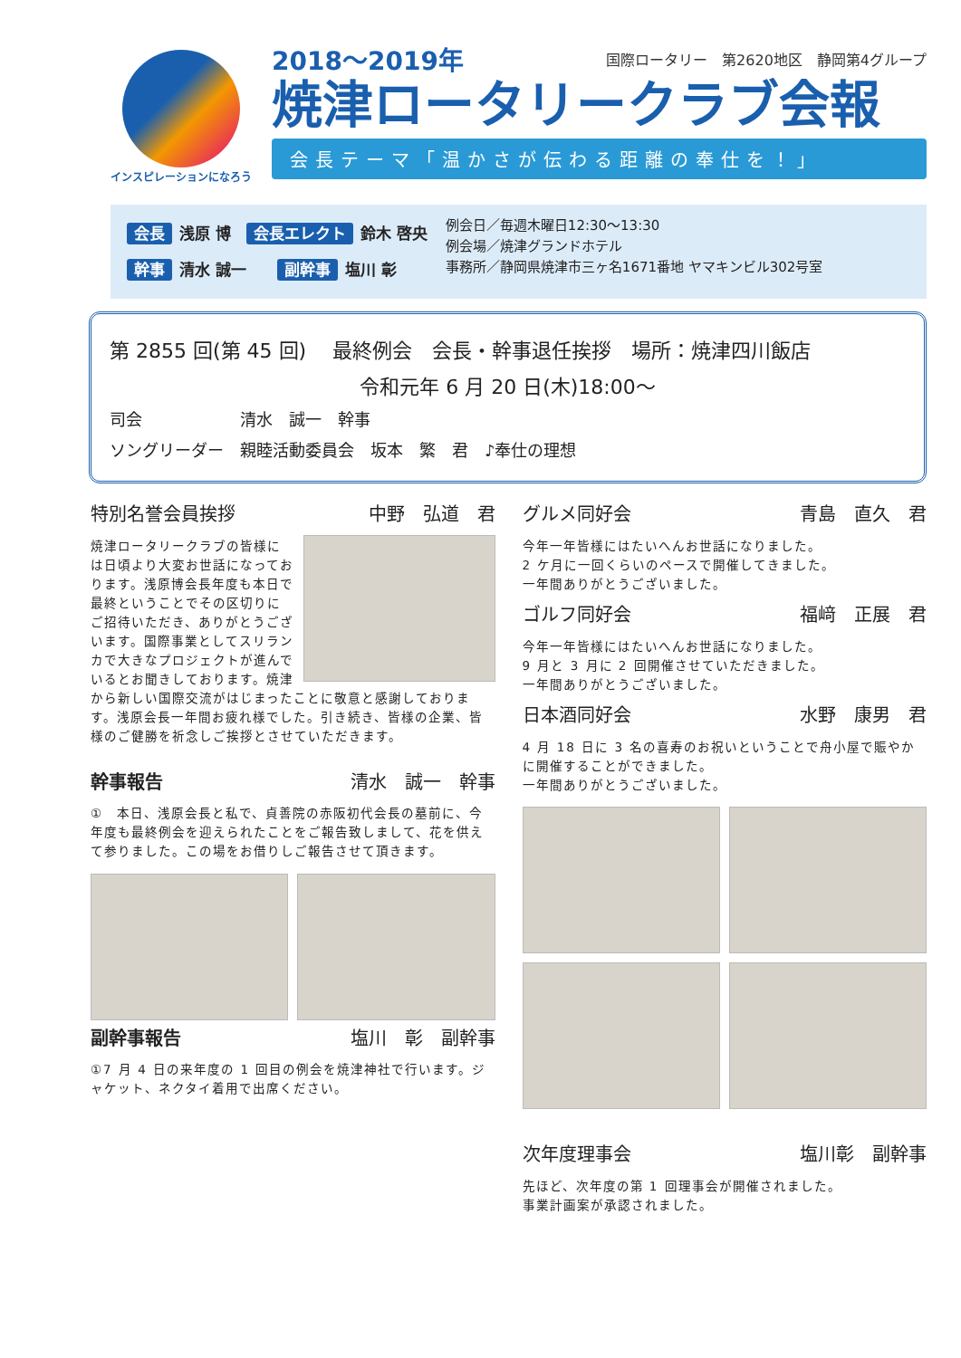インスピレーションになろう
2018～2019年 国際ロータリー　第2620地区　静岡第4グループ
焼津ロータリークラブ会報
会長テーマ「温かさが伝わる距離の奉仕を！」
会長 浅原 博　会長エレクト 鈴木 啓央
幹事 清水 誠一　　副幹事 塩川 彰
例会日／毎週木曜日12:30～13:30
例会場／焼津グランドホテル
事務所／静岡県焼津市三ヶ名1671番地 ヤマキンビル302号室
第 2855 回(第 45 回)　 最終例会　会長・幹事退任挨拶　場所：焼津四川飯店
令和元年 6 月 20 日(木)18:00～
司会　　　　　　清水　誠一　幹事
ソングリーダー　親睦活動委員会　坂本　繁　君　♪奉仕の理想
特別名誉会員挨拶 中野　弘道　君
焼津ロータリークラブの皆様には日頃より大変お世話になっております。浅原博会長年度も本日で最終ということでその区切りにご招待いただき、ありがとうございます。国際事業としてスリランカで大きなプロジェクトが進んでいるとお聞きしております。焼津から新しい国際交流がはじまったことに敬意と感謝しております。浅原会長一年間お疲れ様でした。引き続き、皆様の企業、皆様のご健勝を祈念しご挨拶とさせていただきます。
幹事報告 清水　誠一　幹事
①　本日、浅原会長と私で、貞善院の赤阪初代会長の墓前に、今年度も最終例会を迎えられたことをご報告致しまして、花を供えて参りました。この場をお借りしご報告させて頂きます。
副幹事報告 塩川　彰　副幹事
①7 月 4 日の来年度の 1 回目の例会を焼津神社で行います。ジャケット、ネクタイ着用で出席ください。
グルメ同好会 青島　直久　君
今年一年皆様にはたいへんお世話になりました。
2 ケ月に一回くらいのペースで開催してきました。
一年間ありがとうございました。
ゴルフ同好会 福﨑　正展　君
今年一年皆様にはたいへんお世話になりました。
9 月と 3 月に 2 回開催させていただきました。
一年間ありがとうございました。
日本酒同好会 水野　康男　君
4 月 18 日に 3 名の喜寿のお祝いということで舟小屋で賑やかに開催することができました。
一年間ありがとうございました。
次年度理事会 塩川彰　副幹事
先ほど、次年度の第 1 回理事会が開催されました。
事業計画案が承認されました。